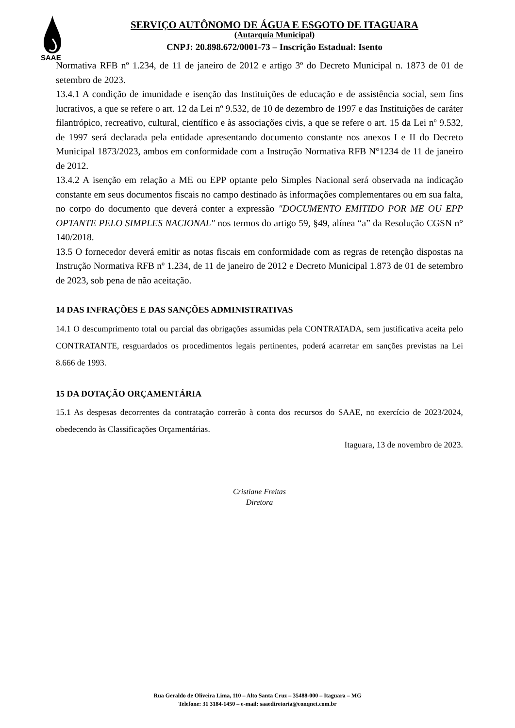SAAE
SERVIÇO AUTÔNOMO DE ÁGUA E ESGOTO DE ITAGUARA
(Autarquia Municipal)
CNPJ: 20.898.672/0001-73 – Inscrição Estadual: Isento
Normativa RFB nº 1.234, de 11 de janeiro de 2012 e artigo 3º do Decreto Municipal n. 1873 de 01 de setembro de 2023.
13.4.1 A condição de imunidade e isenção das Instituições de educação e de assistência social, sem fins lucrativos, a que se refere o art. 12 da Lei nº 9.532, de 10 de dezembro de 1997 e das Instituições de caráter filantrópico, recreativo, cultural, científico e às associações civis, a que se refere o art. 15 da Lei nº 9.532, de 1997 será declarada pela entidade apresentando documento constante nos anexos I e II do Decreto Municipal 1873/2023, ambos em conformidade com a Instrução Normativa RFB N°1234 de 11 de janeiro de 2012.
13.4.2 A isenção em relação a ME ou EPP optante pelo Simples Nacional será observada na indicação constante em seus documentos fiscais no campo destinado às informações complementares ou em sua falta, no corpo do documento que deverá conter a expressão "DOCUMENTO EMITIDO POR ME OU EPP OPTANTE PELO SIMPLES NACIONAL" nos termos do artigo 59, §49, alínea “a” da Resolução CGSN n° 140/2018.
13.5 O fornecedor deverá emitir as notas fiscais em conformidade com as regras de retenção dispostas na Instrução Normativa RFB nº 1.234, de 11 de janeiro de 2012 e Decreto Municipal 1.873 de 01 de setembro de 2023, sob pena de não aceitação.
14 DAS INFRAÇÕES E DAS SANÇÕES ADMINISTRATIVAS
14.1 O descumprimento total ou parcial das obrigações assumidas pela CONTRATADA, sem justificativa aceita pelo CONTRATANTE, resguardados os procedimentos legais pertinentes, poderá acarretar em sanções previstas na Lei 8.666 de 1993.
15 DA DOTAÇÃO ORÇAMENTÁRIA
15.1 As despesas decorrentes da contratação correrão à conta dos recursos do SAAE, no exercício de 2023/2024, obedecendo às Classificações Orçamentárias.
Itaguara, 13 de novembro de 2023.
Cristiane Freitas
Diretora
Rua Geraldo de Oliveira Lima, 110 – Alto Santa Cruz – 35488-000 – Itaguara – MG
Telefone: 31 3184-1450 – e-mail: saaediretoria@conqnet.com.br